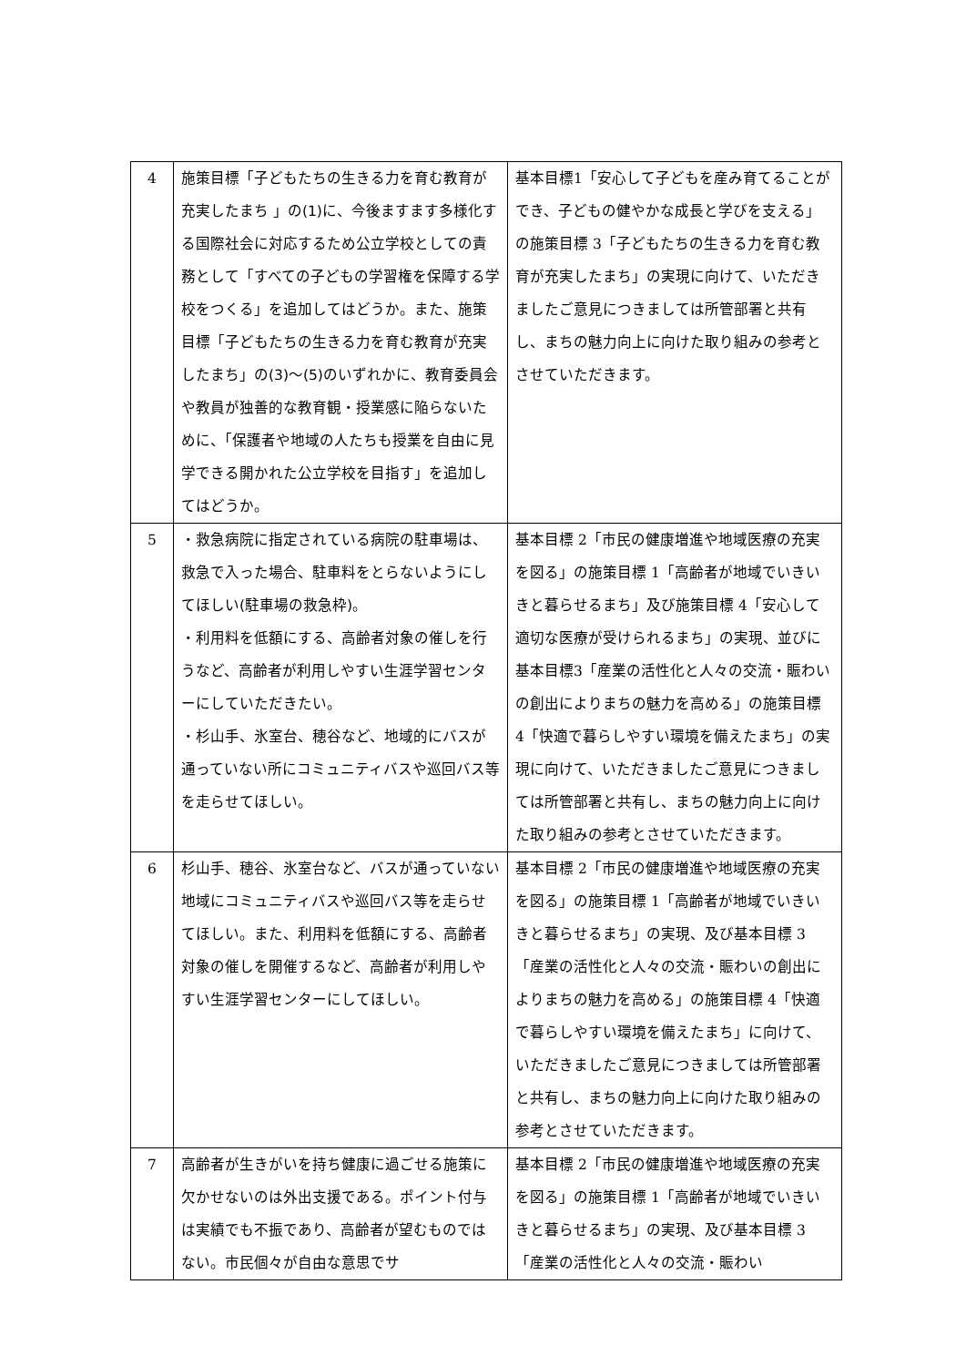| 4 | 施策目標「子どもたちの生きる力を育む教育が充実したまち 」の(1)に、今後ますます多様化する国際社会に対応するため公立学校としての責務として「すべての子どもの学習権を保障する学校をつくる」を追加してはどうか。また、施策目標「子どもたちの生きる力を育む教育が充実したまち」の(3)～(5)のいずれかに、教育委員会や教員が独善的な教育観・授業感に陥らないために、「保護者や地域の人たちも授業を自由に見学できる開かれた公立学校を目指す」を追加してはどうか。 | 基本目標1「安心して子どもを産み育てることができ、子どもの健やかな成長と学びを支える」の施策目標 3「子どもたちの生きる力を育む教育が充実したまち」の実現に向けて、いただきましたご意見につきましては所管部署と共有し、まちの魅力向上に向けた取り組みの参考とさせていただきます。 |
| 5 | ・救急病院に指定されている病院の駐車場は、救急で入った場合、駐車料をとらないようにしてほしい(駐車場の救急枠)。 ・利用料を低額にする、高齢者対象の催しを行うなど、高齢者が利用しやすい生涯学習センターにしていただきたい。 ・杉山手、氷室台、穂谷など、地域的にバスが通っていない所にコミュニティバスや巡回バス等を走らせてほしい。 | 基本目標 2「市民の健康増進や地域医療の充実を図る」の施策目標 1「高齢者が地域でいきいきと暮らせるまち」及び施策目標 4「安心して適切な医療が受けられるまち」の実現、並びに基本目標3「産業の活性化と人々の交流・賑わいの創出によりまちの魅力を高める」の施策目標 4「快適で暮らしやすい環境を備えたまち」の実現に向けて、いただきましたご意見につきましては所管部署と共有し、まちの魅力向上に向けた取り組みの参考とさせていただきます。 |
| 6 | 杉山手、穂谷、氷室台など、バスが通っていない地域にコミュニティバスや巡回バス等を走らせてほしい。また、利用料を低額にする、高齢者対象の催しを開催するなど、高齢者が利用しやすい生涯学習センターにしてほしい。 | 基本目標 2「市民の健康増進や地域医療の充実を図る」の施策目標 1「高齢者が地域でいきいきと暮らせるまち」の実現、及び基本目標 3「産業の活性化と人々の交流・賑わいの創出によりまちの魅力を高める」の施策目標 4「快適で暮らしやすい環境を備えたまち」に向けて、いただきましたご意見につきましては所管部署と共有し、まちの魅力向上に向けた取り組みの参考とさせていただきます。 |
| 7 | 高齢者が生きがいを持ち健康に過ごせる施策に欠かせないのは外出支援である。ポイント付与は実績でも不振であり、高齢者が望むものではない。市民個々が自由な意思でサ | 基本目標 2「市民の健康増進や地域医療の充実を図る」の施策目標 1「高齢者が地域でいきいきと暮らせるまち」の実現、及び基本目標 3「産業の活性化と人々の交流・賑わい |